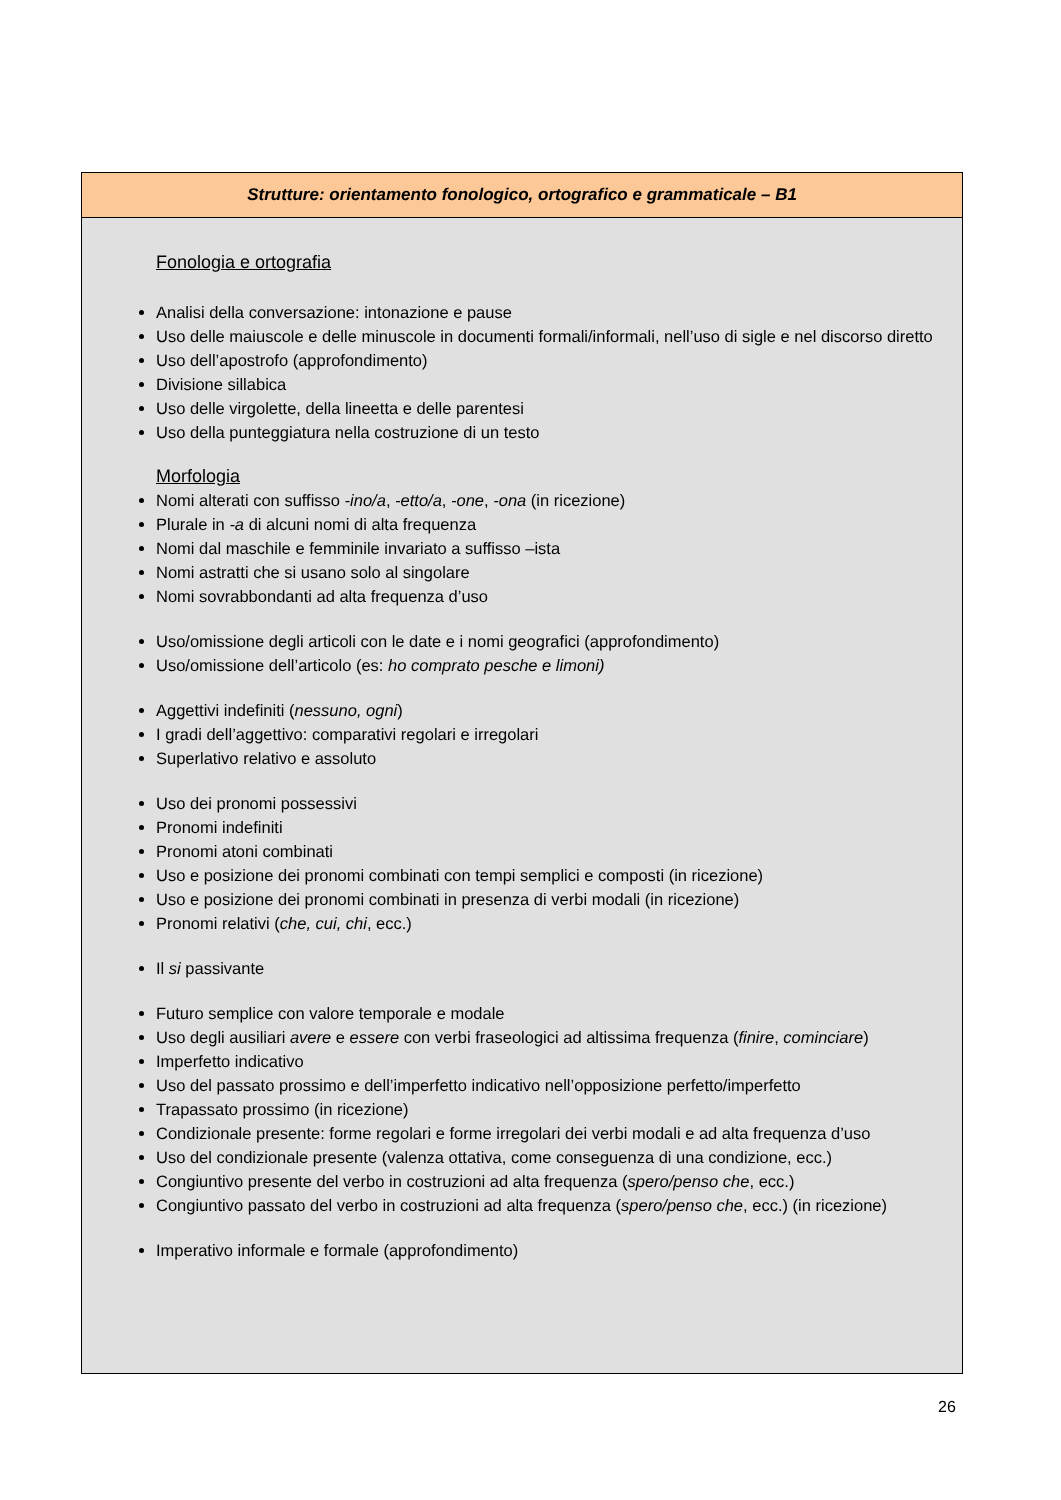| Strutture: orientamento fonologico, ortografico e grammaticale – B1 |
| --- |
| Fonologia e ortografia Analisi della conversazione: intonazione e pause Uso delle maiuscole e delle minuscole in documenti formali/informali, nell’uso di sigle e nel discorso diretto Uso dell’apostrofo (approfondimento) Divisione sillabica Uso delle virgolette, della lineetta e delle parentesi Uso della punteggiatura nella costruzione di un testo Morfologia Nomi alterati con suffisso -ino/a , -etto/a , -one , -ona (in ricezione) Plurale in -a di alcuni nomi di alta frequenza Nomi dal maschile e femminile invariato a suffisso –ista Nomi astratti che si usano solo al singolare Nomi sovrabbondanti ad alta frequenza d’uso Uso/omissione degli articoli con le date e i nomi geografici (approfondimento) Uso/omissione dell’articolo (es: ho comprato pesche e limoni) Aggettivi indefiniti ( nessuno, ogni ) I gradi dell’aggettivo: comparativi regolari e irregolari Superlativo relativo e assoluto Uso dei pronomi possessivi Pronomi indefiniti Pronomi atoni combinati Uso e posizione dei pronomi combinati con tempi semplici e composti (in ricezione) Uso e posizione dei pronomi combinati in presenza di verbi modali (in ricezione) Pronomi relativi ( che, cui, chi , ecc.) Il si passivante Futuro semplice con valore temporale e modale Uso degli ausiliari avere e essere con verbi fraseologici ad altissima frequenza ( finire , cominciare ) Imperfetto indicativo Uso del passato prossimo e dell’imperfetto indicativo nell’opposizione perfetto/imperfetto Trapassato prossimo (in ricezione) Condizionale presente: forme regolari e forme irregolari dei verbi modali e ad alta frequenza d’uso Uso del condizionale presente (valenza ottativa, come conseguenza di una condizione, ecc.) Congiuntivo presente del verbo in costruzioni ad alta frequenza ( spero/penso che , ecc.) Congiuntivo passato del verbo in costruzioni ad alta frequenza ( spero/penso che , ecc.) (in ricezione) Imperativo informale e formale (approfondimento) |
26